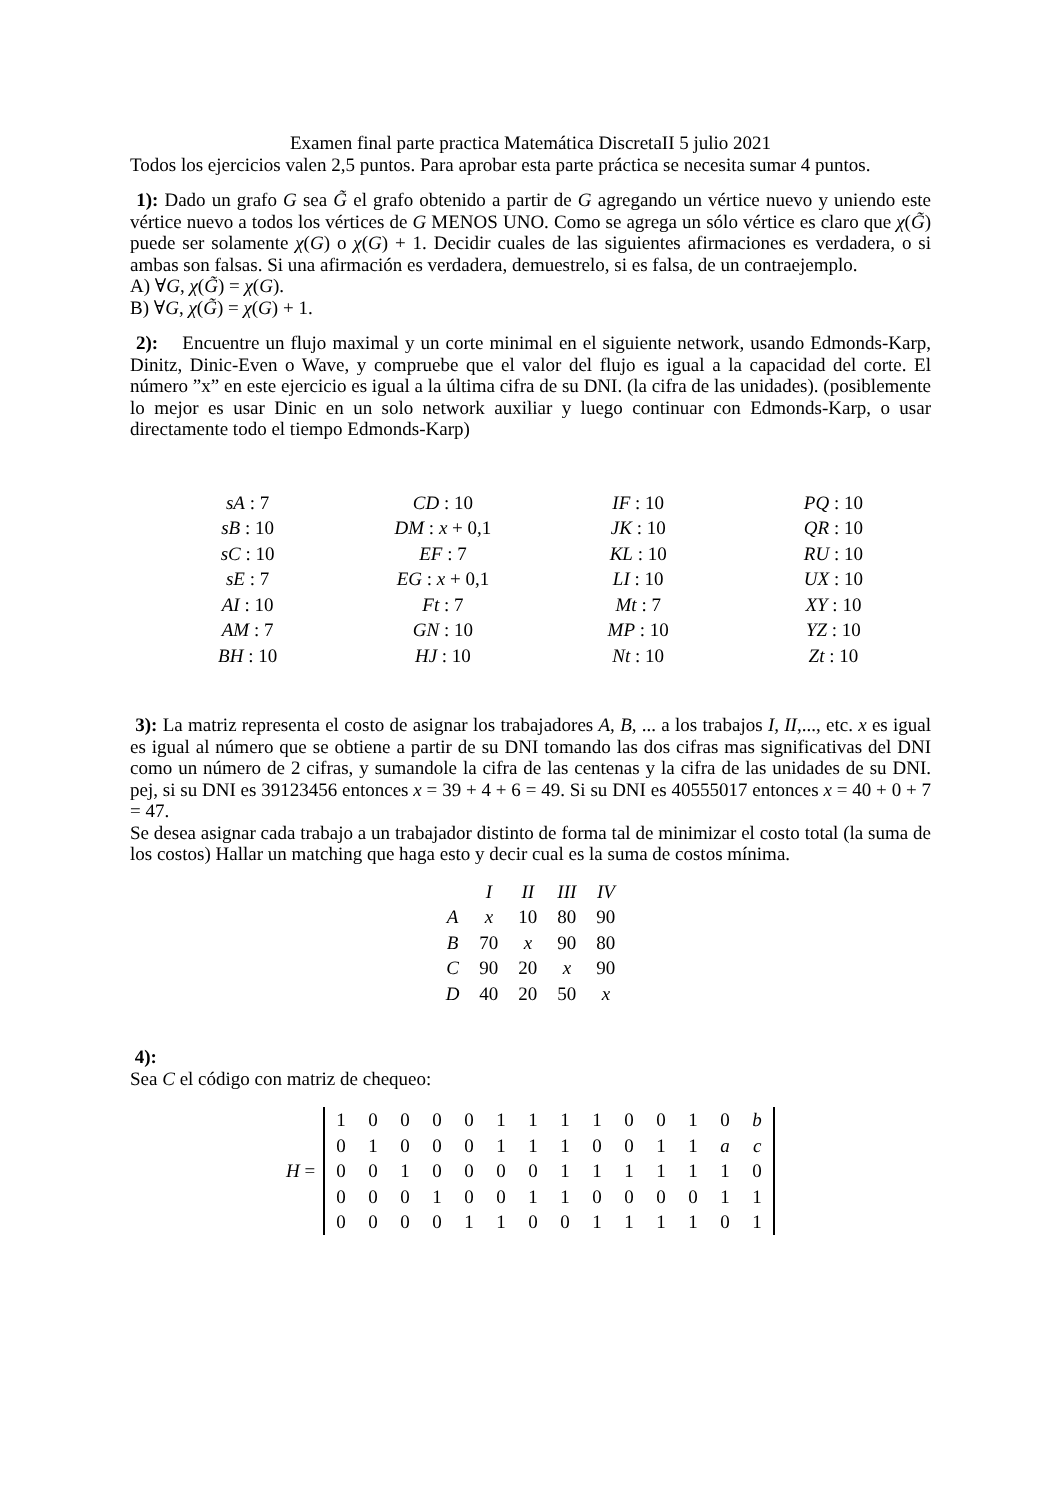Examen final parte practica Matemática DiscretaII 5 julio 2021
Todos los ejercicios valen 2,5 puntos. Para aprobar esta parte práctica se necesita sumar 4 puntos.
1): Dado un grafo G sea G̃ el grafo obtenido a partir de G agregando un vértice nuevo y uniendo este vértice nuevo a todos los vértices de G MENOS UNO. Como se agrega un sólo vértice es claro que χ(G̃) puede ser solamente χ(G) o χ(G) + 1. Decidir cuales de las siguientes afirmaciones es verdadera, o si ambas son falsas. Si una afirmación es verdadera, demuestrelo, si es falsa, de un contraejemplo.
A) ∀G, χ(G̃) = χ(G).
B) ∀G, χ(G̃) = χ(G) + 1.
2): Encuentre un flujo maximal y un corte minimal en el siguiente network, usando Edmonds-Karp, Dinitz, Dinic-Even o Wave, y compruebe que el valor del flujo es igual a la capacidad del corte. El número ”x” en este ejercicio es igual a la última cifra de su DNI. (la cifra de las unidades). (posiblemente lo mejor es usar Dinic en un solo network auxiliar y luego continuar con Edmonds-Karp, o usar directamente todo el tiempo Edmonds-Karp)
| sA : 7 | CD : 10 | IF : 10 | PQ : 10 |
| sB : 10 | DM : x + 0,1 | JK : 10 | QR : 10 |
| sC : 10 | EF : 7 | KL : 10 | RU : 10 |
| sE : 7 | EG : x + 0,1 | LI : 10 | UX : 10 |
| AI : 10 | Ft : 7 | Mt : 7 | XY : 10 |
| AM : 7 | GN : 10 | MP : 10 | YZ : 10 |
| BH : 10 | HJ : 10 | Nt : 10 | Zt : 10 |
3): La matriz representa el costo de asignar los trabajadores A, B, ... a los trabajos I, II,..., etc. x es igual es igual al número que se obtiene a partir de su DNI tomando las dos cifras mas significativas del DNI como un número de 2 cifras, y sumandole la cifra de las centenas y la cifra de las unidades de su DNI. pej, si su DNI es 39123456 entonces x = 39 + 4 + 6 = 49. Si su DNI es 40555017 entonces x = 40 + 0 + 7 = 47.
Se desea asignar cada trabajo a un trabajador distinto de forma tal de minimizar el costo total (la suma de los costos) Hallar un matching que haga esto y decir cual es la suma de costos mínima.
| | I | II | III | IV |
| --- | --- | --- | --- | --- |
| A | x | 10 | 80 | 90 |
| B | 70 | x | 90 | 80 |
| C | 90 | 20 | x | 90 |
| D | 40 | 20 | 50 | x |
4):
Sea C el código con matriz de chequeo:
H =
| 1 | 0 | 0 | 0 | 0 | 1 | 1 | 1 | 1 | 0 | 0 | 1 | 0 | b |
| 0 | 1 | 0 | 0 | 0 | 1 | 1 | 1 | 0 | 0 | 1 | 1 | a | c |
| 0 | 0 | 1 | 0 | 0 | 0 | 0 | 1 | 1 | 1 | 1 | 1 | 1 | 0 |
| 0 | 0 | 0 | 1 | 0 | 0 | 1 | 1 | 0 | 0 | 0 | 0 | 1 | 1 |
| 0 | 0 | 0 | 0 | 1 | 1 | 0 | 0 | 1 | 1 | 1 | 1 | 0 | 1 |